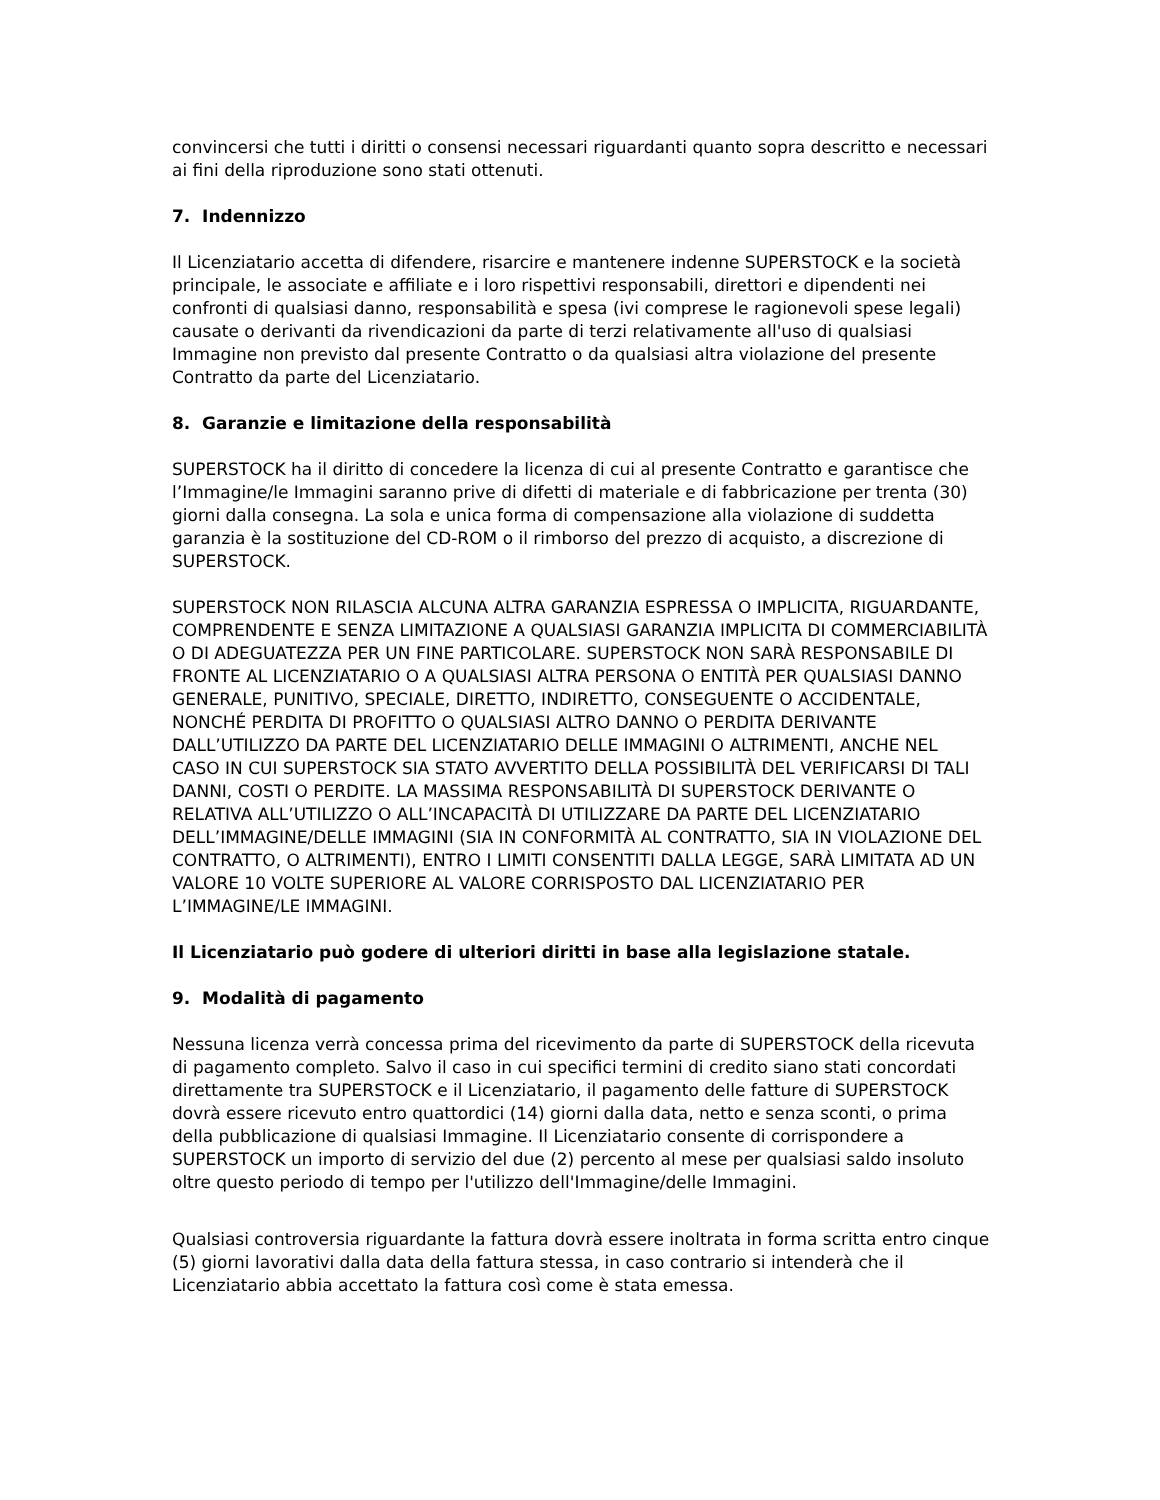convincersi che tutti i diritti o consensi necessari riguardanti quanto sopra descritto e necessari ai fini della riproduzione sono stati ottenuti.
7. Indennizzo
Il Licenziatario accetta di difendere, risarcire e mantenere indenne SUPERSTOCK e la società principale, le associate e affiliate e i loro rispettivi responsabili, direttori e dipendenti nei confronti di qualsiasi danno, responsabilità e spesa (ivi comprese le ragionevoli spese legali) causate o derivanti da rivendicazioni da parte di terzi relativamente all'uso di qualsiasi Immagine non previsto dal presente Contratto o da qualsiasi altra violazione del presente Contratto da parte del Licenziatario.
8. Garanzie e limitazione della responsabilità
SUPERSTOCK ha il diritto di concedere la licenza di cui al presente Contratto e garantisce che l’Immagine/le Immagini saranno prive di difetti di materiale e di fabbricazione per trenta (30) giorni dalla consegna. La sola e unica forma di compensazione alla violazione di suddetta garanzia è la sostituzione del CD-ROM o il rimborso del prezzo di acquisto, a discrezione di SUPERSTOCK.
SUPERSTOCK NON RILASCIA ALCUNA ALTRA GARANZIA ESPRESSA O IMPLICITA, RIGUARDANTE, COMPRENDENTE E SENZA LIMITAZIONE A QUALSIASI GARANZIA IMPLICITA DI COMMERCIABILITÀ O DI ADEGUATEZZA PER UN FINE PARTICOLARE. SUPERSTOCK NON SARÀ RESPONSABILE DI FRONTE AL LICENZIATARIO O A QUALSIASI ALTRA PERSONA O ENTITÀ PER QUALSIASI DANNO GENERALE, PUNITIVO, SPECIALE, DIRETTO, INDIRETTO, CONSEGUENTE O ACCIDENTALE, NONCHÉ PERDITA DI PROFITTO O QUALSIASI ALTRO DANNO O PERDITA DERIVANTE DALL’UTILIZZO DA PARTE DEL LICENZIATARIO DELLE IMMAGINI O ALTRIMENTI, ANCHE NEL CASO IN CUI SUPERSTOCK SIA STATO AVVERTITO DELLA POSSIBILITÀ DEL VERIFICARSI DI TALI DANNI, COSTI O PERDITE. LA MASSIMA RESPONSABILITÀ DI SUPERSTOCK DERIVANTE O RELATIVA ALL’UTILIZZO O ALL’INCAPACITÀ DI UTILIZZARE DA PARTE DEL LICENZIATARIO DELL’IMMAGINE/DELLE IMMAGINI (SIA IN CONFORMITÀ AL CONTRATTO, SIA IN VIOLAZIONE DEL CONTRATTO, O ALTRIMENTI), ENTRO I LIMITI CONSENTITI DALLA LEGGE, SARÀ LIMITATA AD UN VALORE 10 VOLTE SUPERIORE AL VALORE CORRISPOSTO DAL LICENZIATARIO PER L’IMMAGINE/LE IMMAGINI.
Il Licenziatario può godere di ulteriori diritti in base alla legislazione statale.
9. Modalità di pagamento
Nessuna licenza verrà concessa prima del ricevimento da parte di SUPERSTOCK della ricevuta di pagamento completo. Salvo il caso in cui specifici termini di credito siano stati concordati direttamente tra SUPERSTOCK e il Licenziatario, il pagamento delle fatture di SUPERSTOCK dovrà essere ricevuto entro quattordici (14) giorni dalla data, netto e senza sconti, o prima della pubblicazione di qualsiasi Immagine. Il Licenziatario consente di corrispondere a SUPERSTOCK un importo di servizio del due (2) percento al mese per qualsiasi saldo insoluto oltre questo periodo di tempo per l'utilizzo dell'Immagine/delle Immagini.
Qualsiasi controversia riguardante la fattura dovrà essere inoltrata in forma scritta entro cinque (5) giorni lavorativi dalla data della fattura stessa, in caso contrario si intenderà che il Licenziatario abbia accettato la fattura così come è stata emessa.